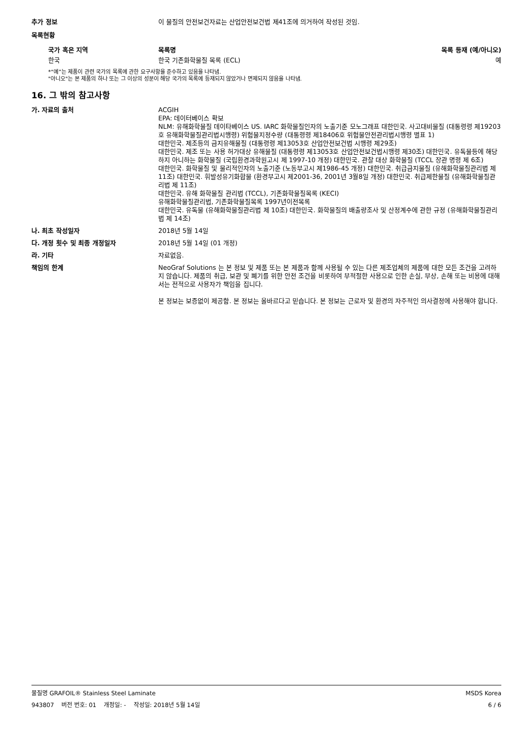추가 정보 이 물질의 안전보건자료는 산업안전보건법 제41조에 의거하여 작성된 것임.
목록현황
| 국가 혹은 지역 | 목록명 | 목록 등재 (예/아니오) |
| --- | --- | --- |
| 한국 | 한국 기존화학물질 목록 (ECL) | 예 |
*“예”는 제품이 관련 국가의 목록에 관한 요구사항을 준수하고 있음을 나타냄.
"아니오"는 본 제품의 하나 또는 그 이상의 성분이 해당 국가의 목록에 등재되지 않았거나 면제되지 않음을 나타냄.
16. 그 밖의 참고사항
가. 자료의 출처 ACGIH
EPA: 데이터베이스 확보
NLM: 유해화학물질 데이타베이스 US. IARC 화학물질인자의 노출기준 모노그래프 대한민국. 사고대비물질 (대통령령 제19203호 유해화학물질관리법시행령) 위험물지정수량 (대통령령 제18406호 위험물안전관리법시행령 별표 1)
대한민국. 제조등의 금지유해물질 (대통령령 제13053호 산업안전보건법 시행령 제29조)
대한민국. 제조 또는 사용 허가대상 유해물질 (대통령령 제13053호 산업안전보건법시행령 제30조) 대한민국. 유독물등에 해당하지 아니하는 화학물질 (국립환경과학원고시 제 1997-10 개정) 대한민국. 관찰 대상 화학물질 (TCCL 장관 명령 제 6조)
대한민국. 화학물질 및 물리적인자의 노출기준 (노동부고시 제1986-45 개정) 대한민국. 취급금지물질 (유해화학물질관리법 제 11조) 대한민국. 휘발성유기화합물 (환경부고시 제2001-36, 2001년 3월8일 개정) 대한민국. 취급제한물질 (유해화학물질관리법 제 11조)
대한민국. 유해 화학물질 관리법 (TCCL), 기존화학물질목록 (KECI)
유해화학물질관리법, 기존화학물질목록 1997년이전목록
대한민국. 유독물 (유해화학물질관리법 제 10조) 대한민국. 화학물질의 배출량조사 및 산정계수에 관한 규정 (유해화학물질관리법 제 14조)
나. 최초 작성일자 2018년 5월 14일
다. 개정 횟수 및 최종 개정일자 2018년 5월 14일 (01 개정)
라. 기타 자료없음.
책임의 한계 NeoGraf Solutions 는 본 정보 및 제품 또는 본 제품과 함께 사용될 수 있는 다른 제조업체의 제품에 대한 모든 조건을 고려하지 않습니다. 제품의 취급, 보관 및 폐기를 위한 안전 조건을 비롯하여 부적절한 사용으로 인한 손실, 부상, 손해 또는 비용에 대해서는 전적으로 사용자가 책임을 집니다.
본 정보는 보증없이 제공함. 본 정보는 올바르다고 믿습니다. 본 정보는 근로자 및 환경의 자주적인 의사결정에 사용해야 합니다.
물질명 GRAFOIL® Stainless Steel Laminate MSDS Korea
943807 버전 번호: 01 개정일: - 작성일: 2018년 5월 14일 6 / 6